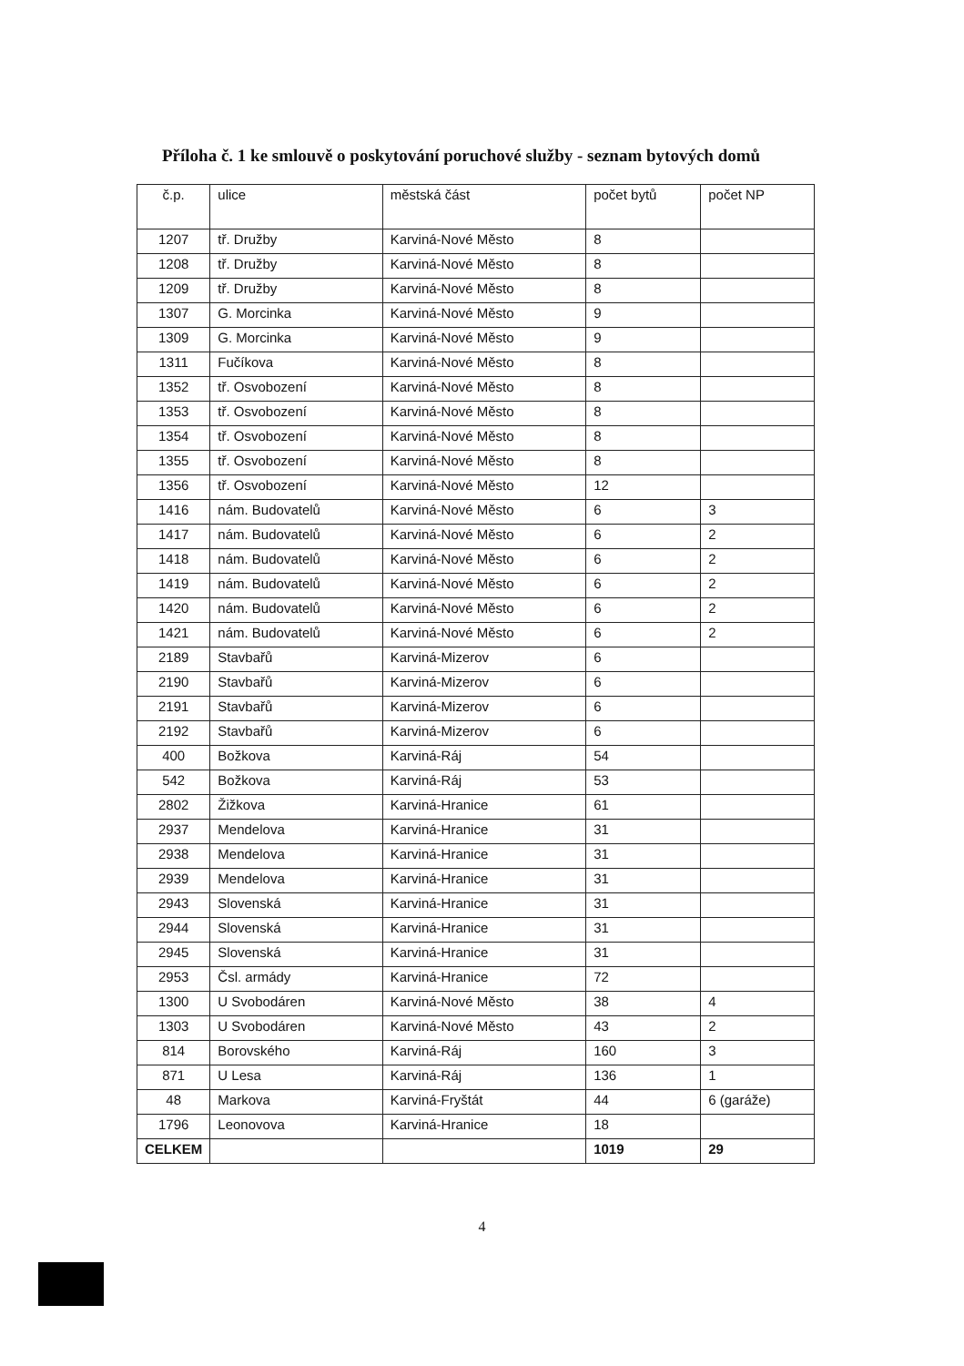Příloha č. 1 ke smlouvě o poskytování poruchové služby - seznam bytových domů
| č.p. | ulice | městská část | počet bytů | počet NP |
| --- | --- | --- | --- | --- |
| 1207 | tř. Družby | Karviná-Nové Město | 8 | |
| 1208 | tř. Družby | Karviná-Nové Město | 8 | |
| 1209 | tř. Družby | Karviná-Nové Město | 8 | |
| 1307 | G. Morcinka | Karviná-Nové Město | 9 | |
| 1309 | G. Morcinka | Karviná-Nové Město | 9 | |
| 1311 | Fučíkova | Karviná-Nové Město | 8 | |
| 1352 | tř. Osvobození | Karviná-Nové Město | 8 | |
| 1353 | tř. Osvobození | Karviná-Nové Město | 8 | |
| 1354 | tř. Osvobození | Karviná-Nové Město | 8 | |
| 1355 | tř. Osvobození | Karviná-Nové Město | 8 | |
| 1356 | tř. Osvobození | Karviná-Nové Město | 12 | |
| 1416 | nám. Budovatelů | Karviná-Nové Město | 6 | 3 |
| 1417 | nám. Budovatelů | Karviná-Nové Město | 6 | 2 |
| 1418 | nám. Budovatelů | Karviná-Nové Město | 6 | 2 |
| 1419 | nám. Budovatelů | Karviná-Nové Město | 6 | 2 |
| 1420 | nám. Budovatelů | Karviná-Nové Město | 6 | 2 |
| 1421 | nám. Budovatelů | Karviná-Nové Město | 6 | 2 |
| 2189 | Stavbařů | Karviná-Mizerov | 6 | |
| 2190 | Stavbařů | Karviná-Mizerov | 6 | |
| 2191 | Stavbařů | Karviná-Mizerov | 6 | |
| 2192 | Stavbařů | Karviná-Mizerov | 6 | |
| 400 | Božkova | Karviná-Ráj | 54 | |
| 542 | Božkova | Karviná-Ráj | 53 | |
| 2802 | Žižkova | Karviná-Hranice | 61 | |
| 2937 | Mendelova | Karviná-Hranice | 31 | |
| 2938 | Mendelova | Karviná-Hranice | 31 | |
| 2939 | Mendelova | Karviná-Hranice | 31 | |
| 2943 | Slovenská | Karviná-Hranice | 31 | |
| 2944 | Slovenská | Karviná-Hranice | 31 | |
| 2945 | Slovenská | Karviná-Hranice | 31 | |
| 2953 | Čsl. armády | Karviná-Hranice | 72 | |
| 1300 | U Svobodáren | Karviná-Nové Město | 38 | 4 |
| 1303 | U Svobodáren | Karviná-Nové Město | 43 | 2 |
| 814 | Borovského | Karviná-Ráj | 160 | 3 |
| 871 | U Lesa | Karviná-Ráj | 136 | 1 |
| 48 | Markova | Karviná-Fryštát | 44 | 6 (garáže) |
| 1796 | Leonovova | Karviná-Hranice | 18 | |
| CELKEM | | | 1019 | 29 |
4